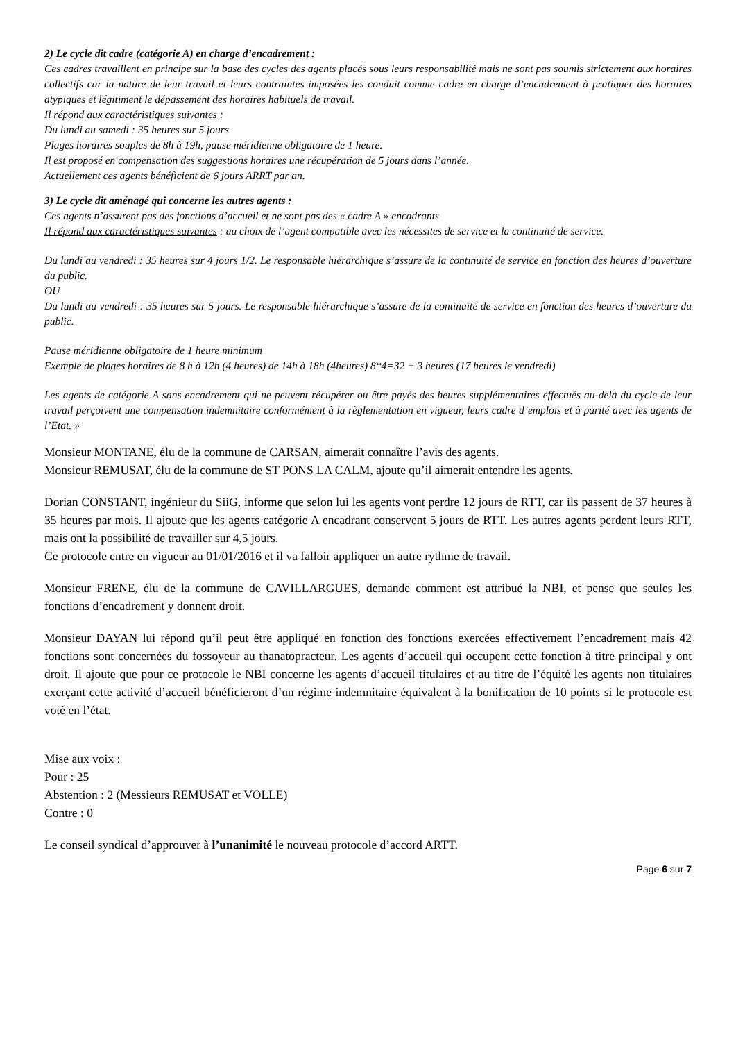2) Le cycle dit cadre (catégorie A) en charge d’encadrement :
Ces cadres travaillent en principe sur la base des cycles des agents placés sous leurs responsabilité mais ne sont pas soumis strictement aux horaires collectifs car la nature de leur travail et leurs contraintes imposées les conduit comme cadre en charge d’encadrement à pratiquer des horaires atypiques et légitiment le dépassement des horaires habituels de travail.
Il répond aux caractéristiques suivantes :
Du lundi au samedi : 35 heures sur 5 jours
Plages horaires souples de 8h à 19h, pause méridienne obligatoire de 1 heure.
Il est proposé en compensation des suggestions horaires une récupération de 5 jours dans l’année.
Actuellement ces agents bénéficient de 6 jours ARRT par an.
3) Le cycle dit aménagé qui concerne les autres agents :
Ces agents n’assurent pas des fonctions d’accueil et ne sont pas des « cadre A » encadrants
Il répond aux caractéristiques suivantes : au choix de l’agent compatible avec les nécessites de service et la continuité de service.
Du lundi au vendredi : 35 heures sur 4 jours 1/2. Le responsable hiérarchique s’assure de la continuité de service en fonction des heures d’ouverture du public.
OU
Du lundi au vendredi : 35 heures sur 5 jours. Le responsable hiérarchique s’assure de la continuité de service en fonction des heures d’ouverture du public.
Pause méridienne obligatoire de 1 heure minimum
Exemple de plages horaires de 8 h à 12h (4 heures) de 14h à 18h (4heures) 8*4=32 + 3 heures (17 heures le vendredi)
Les agents de catégorie A sans encadrement qui ne peuvent récupérer ou être payés des heures supplémentaires effectués au-delà du cycle de leur travail perçoivent une compensation indemnitaire conformément à la règlementation en vigueur, leurs cadre d’emplois et à parité avec les agents de l’Etat. »
Monsieur MONTANE, élu de la commune de CARSAN, aimerait connaître l’avis des agents.
Monsieur REMUSAT, élu de la commune de ST PONS LA CALM, ajoute qu’il aimerait entendre les agents.
Dorian CONSTANT, ingénieur du SiiG, informe que selon lui les agents vont perdre 12 jours de RTT, car ils passent de 37 heures à 35 heures par mois. Il ajoute que les agents catégorie A encadrant conservent 5 jours de RTT. Les autres agents perdent leurs RTT, mais ont la possibilité de travailler sur 4,5 jours.
Ce protocole entre en vigueur au 01/01/2016 et il va falloir appliquer un autre rythme de travail.
Monsieur FRENE, élu de la commune de CAVILLARGUES, demande comment est attribué la NBI, et pense que seules les fonctions d’encadrement y donnent droit.
Monsieur DAYAN lui répond qu’il peut être appliqué en fonction des fonctions exercées effectivement l’encadrement mais 42 fonctions sont concernées du fossoyeur au thanatopracteur. Les agents d’accueil qui occupent cette fonction à titre principal y ont droit. Il ajoute que pour ce protocole le NBI concerne les agents d’accueil titulaires et au titre de l’équité les agents non titulaires exerçant cette activité d’accueil bénéficieront d’un régime indemnitaire équivalent à la bonification de 10 points si le protocole est voté en l’état.
Mise aux voix :
Pour : 25
Abstention : 2 (Messieurs REMUSAT et VOLLE)
Contre : 0
Le conseil syndical d’approuver à l’unanimité le nouveau protocole d’accord ARTT.
Page 6 sur 7